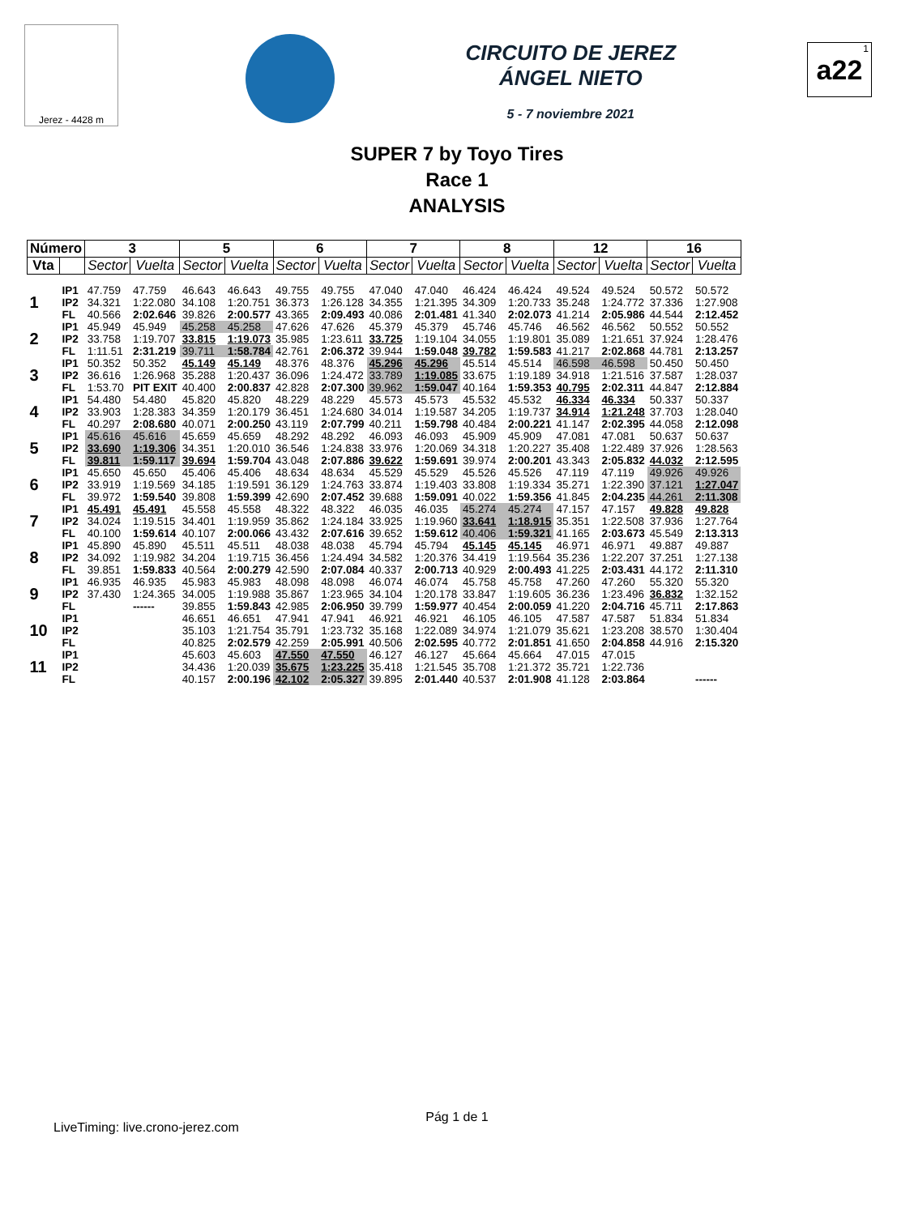Jerez - 4428 m
CIRCUITO DE JEREZ ÁNGEL NIETO
5 - 7 noviembre 2021
1
a22
SUPER 7 by Toyo Tires
Race 1
ANALYSIS
| Número | | 3 | | 5 | | 6 | | 7 | | 8 | | 12 | | 16 | |
| --- | --- | --- | --- | --- | --- | --- | --- | --- | --- | --- | --- | --- | --- | --- | --- |
| Vta | | Sector | Vuelta | Sector | Vuelta | Sector | Vuelta | Sector | Vuelta | Sector | Vuelta | Sector | Vuelta | Sector | Vuelta |
| 1 | IP1 | 47.759 | 47.759 | 46.643 | 46.643 | 49.755 | 49.755 | 47.040 | 47.040 | 46.424 | 46.424 | 49.524 | 49.524 | 50.572 | 50.572 |
| | IP2 | 34.321 | 1:22.080 | 34.108 | 1:20.751 | 36.373 | 1:26.128 | 34.355 | 1:21.395 | 34.309 | 1:20.733 | 35.248 | 1:24.772 | 37.336 | 1:27.908 |
| | FL | 40.566 | 2:02.646 | 39.826 | 2:00.577 | 43.365 | 2:09.493 | 40.086 | 2:01.481 | 41.340 | 2:02.073 | 41.214 | 2:05.986 | 44.544 | 2:12.452 |
| 2 | IP1 | 45.949 | 45.949 | 45.258 | 45.258 | 47.626 | 47.626 | 45.379 | 45.379 | 45.746 | 45.746 | 46.562 | 46.562 | 50.552 | 50.552 |
| | IP2 | 33.758 | 1:19.707 | 33.815 | 1:19.073 | 35.985 | 1:23.611 | 33.725 | 1:19.104 | 34.055 | 1:19.801 | 35.089 | 1:21.651 | 37.924 | 1:28.476 |
| | FL | 1:11.51 | 2:31.219 | 39.711 | 1:58.784 | 42.761 | 2:06.372 | 39.944 | 1:59.048 | 39.782 | 1:59.583 | 41.217 | 2:02.868 | 44.781 | 2:13.257 |
| 3 | IP1 | 50.352 | 50.352 | 45.149 | 45.149 | 48.376 | 48.376 | 45.296 | 45.296 | 45.514 | 45.514 | 46.598 | 46.598 | 50.450 | 50.450 |
| | IP2 | 36.616 | 1:26.968 | 35.288 | 1:20.437 | 36.096 | 1:24.472 | 33.789 | 1:19.085 | 33.675 | 1:19.189 | 34.918 | 1:21.516 | 37.587 | 1:28.037 |
| | FL | 1:53.70 | PIT EXIT | 40.400 | 2:00.837 | 42.828 | 2:07.300 | 39.962 | 1:59.047 | 40.164 | 1:59.353 | 40.795 | 2:02.311 | 44.847 | 2:12.884 |
| 4 | IP1 | 54.480 | 54.480 | 45.820 | 45.820 | 48.229 | 48.229 | 45.573 | 45.573 | 45.532 | 45.532 | 46.334 | 46.334 | 50.337 | 50.337 |
| | IP2 | 33.903 | 1:28.383 | 34.359 | 1:20.179 | 36.451 | 1:24.680 | 34.014 | 1:19.587 | 34.205 | 1:19.737 | 34.914 | 1:21.248 | 37.703 | 1:28.040 |
| | FL | 40.297 | 2:08.680 | 40.071 | 2:00.250 | 43.119 | 2:07.799 | 40.211 | 1:59.798 | 40.484 | 2:00.221 | 41.147 | 2:02.395 | 44.058 | 2:12.098 |
| 5 | IP1 | 45.616 | 45.616 | 45.659 | 45.659 | 48.292 | 48.292 | 46.093 | 46.093 | 45.909 | 45.909 | 47.081 | 47.081 | 50.637 | 50.637 |
| | IP2 | 33.690 | 1:19.306 | 34.351 | 1:20.010 | 36.546 | 1:24.838 | 33.976 | 1:20.069 | 34.318 | 1:20.227 | 35.408 | 1:22.489 | 37.926 | 1:28.563 |
| | FL | 39.811 | 1:59.117 | 39.694 | 1:59.704 | 43.048 | 2:07.886 | 39.622 | 1:59.691 | 39.974 | 2:00.201 | 43.343 | 2:05.832 | 44.032 | 2:12.595 |
| 6 | IP1 | 45.650 | 45.650 | 45.406 | 45.406 | 48.634 | 48.634 | 45.529 | 45.529 | 45.526 | 45.526 | 47.119 | 47.119 | 49.926 | 49.926 |
| | IP2 | 33.919 | 1:19.569 | 34.185 | 1:19.591 | 36.129 | 1:24.763 | 33.874 | 1:19.403 | 33.808 | 1:19.334 | 35.271 | 1:22.390 | 37.121 | 1:27.047 |
| | FL | 39.972 | 1:59.540 | 39.808 | 1:59.399 | 42.690 | 2:07.452 | 39.688 | 1:59.091 | 40.022 | 1:59.356 | 41.845 | 2:04.235 | 44.261 | 2:11.308 |
| 7 | IP1 | 45.491 | 45.491 | 45.558 | 45.558 | 48.322 | 48.322 | 46.035 | 46.035 | 45.274 | 45.274 | 47.157 | 47.157 | 49.828 | 49.828 |
| | IP2 | 34.024 | 1:19.515 | 34.401 | 1:19.959 | 35.862 | 1:24.184 | 33.925 | 1:19.960 | 33.641 | 1:18.915 | 35.351 | 1:22.508 | 37.936 | 1:27.764 |
| | FL | 40.100 | 1:59.614 | 40.107 | 2:00.066 | 43.432 | 2:07.616 | 39.652 | 1:59.612 | 40.406 | 1:59.321 | 41.165 | 2:03.673 | 45.549 | 2:13.313 |
| 8 | IP1 | 45.890 | 45.890 | 45.511 | 45.511 | 48.038 | 48.038 | 45.794 | 45.794 | 45.145 | 45.145 | 46.971 | 46.971 | 49.887 | 49.887 |
| | IP2 | 34.092 | 1:19.982 | 34.204 | 1:19.715 | 36.456 | 1:24.494 | 34.582 | 1:20.376 | 34.419 | 1:19.564 | 35.236 | 1:22.207 | 37.251 | 1:27.138 |
| | FL | 39.851 | 1:59.833 | 40.564 | 2:00.279 | 42.590 | 2:07.084 | 40.337 | 2:00.713 | 40.929 | 2:00.493 | 41.225 | 2:03.431 | 44.172 | 2:11.310 |
| 9 | IP1 | 46.935 | 46.935 | 45.983 | 45.983 | 48.098 | 48.098 | 46.074 | 46.074 | 45.758 | 45.758 | 47.260 | 47.260 | 55.320 | 55.320 |
| | IP2 | 37.430 | 1:24.365 | 34.005 | 1:19.988 | 35.867 | 1:23.965 | 34.104 | 1:20.178 | 33.847 | 1:19.605 | 36.236 | 1:23.496 | 36.832 | 1:32.152 |
| | FL | | ------ | 39.855 | 1:59.843 | 42.985 | 2:06.950 | 39.799 | 1:59.977 | 40.454 | 2:00.059 | 41.220 | 2:04.716 | 45.711 | 2:17.863 |
| 10 | IP1 | | | 46.651 | 46.651 | 47.941 | 47.941 | 46.921 | 46.921 | 46.105 | 46.105 | 47.587 | 47.587 | 51.834 | 51.834 |
| | IP2 | | | 35.103 | 1:21.754 | 35.791 | 1:23.732 | 35.168 | 1:22.089 | 34.974 | 1:21.079 | 35.621 | 1:23.208 | 38.570 | 1:30.404 |
| | FL | | | 40.825 | 2:02.579 | 42.259 | 2:05.991 | 40.506 | 2:02.595 | 40.772 | 2:01.851 | 41.650 | 2:04.858 | 44.916 | 2:15.320 |
| 11 | IP1 | | | 45.603 | 45.603 | 47.550 | 47.550 | 46.127 | 46.127 | 45.664 | 45.664 | 47.015 | 47.015 | | |
| | IP2 | | | 34.436 | 1:20.039 | 35.675 | 1:23.225 | 35.418 | 1:21.545 | 35.708 | 1:21.372 | 35.721 | 1:22.736 | | |
| | FL | | | 40.157 | 2:00.196 | 42.102 | 2:05.327 | 39.895 | 2:01.440 | 40.537 | 2:01.908 | 41.128 | 2:03.864 | | ------ |
Pág 1 de 1
LiveTiming: live.crono-jerez.com